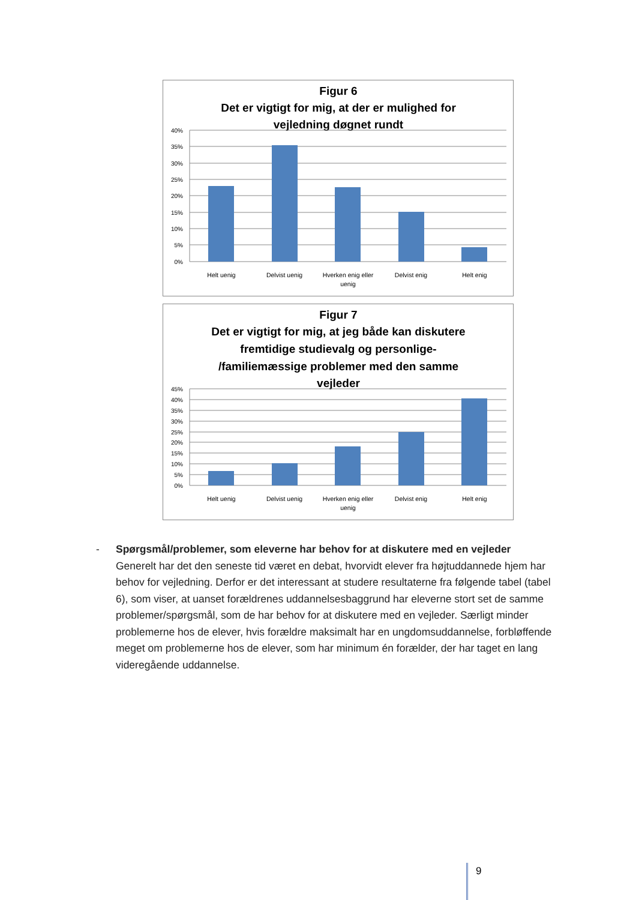Figur 6
Det er vigtigt for mig, at der er mulighed for
vejledning døgnet rundt
40%
35%
30%
25%
20%
15%
10%
5%
0%
Helt uenig
Delvist uenig
Hverken enig eller
uenig
Delvist enig
Helt enig
Figur 7
Det er vigtigt for mig, at jeg både kan diskutere
fremtidige studievalg og personlige-
/familiemæssige problemer med den samme
vejleder
45%
40%
35%
30%
25%
20%
15%
10%
5%
0%
Helt uenig
Delvist uenig
Hverken enig eller
uenig
Delvist enig
Helt enig
-
Spørgsmål/problemer, som eleverne har behov for at diskutere med en vejleder
Generelt har det den seneste tid været en debat, hvorvidt elever fra højtuddannede hjem har behov for vejledning. Derfor er det interessant at studere resultaterne fra følgende tabel (tabel 6), som viser, at uanset forældrenes uddannelsesbaggrund har eleverne stort set de samme problemer/spørgsmål, som de har behov for at diskutere med en vejleder. Særligt minder problemerne hos de elever, hvis forældre maksimalt har en ungdomsuddannelse, forbløffende meget om problemerne hos de elever, som har minimum én forælder, der har taget en lang videregående uddannelse.
9